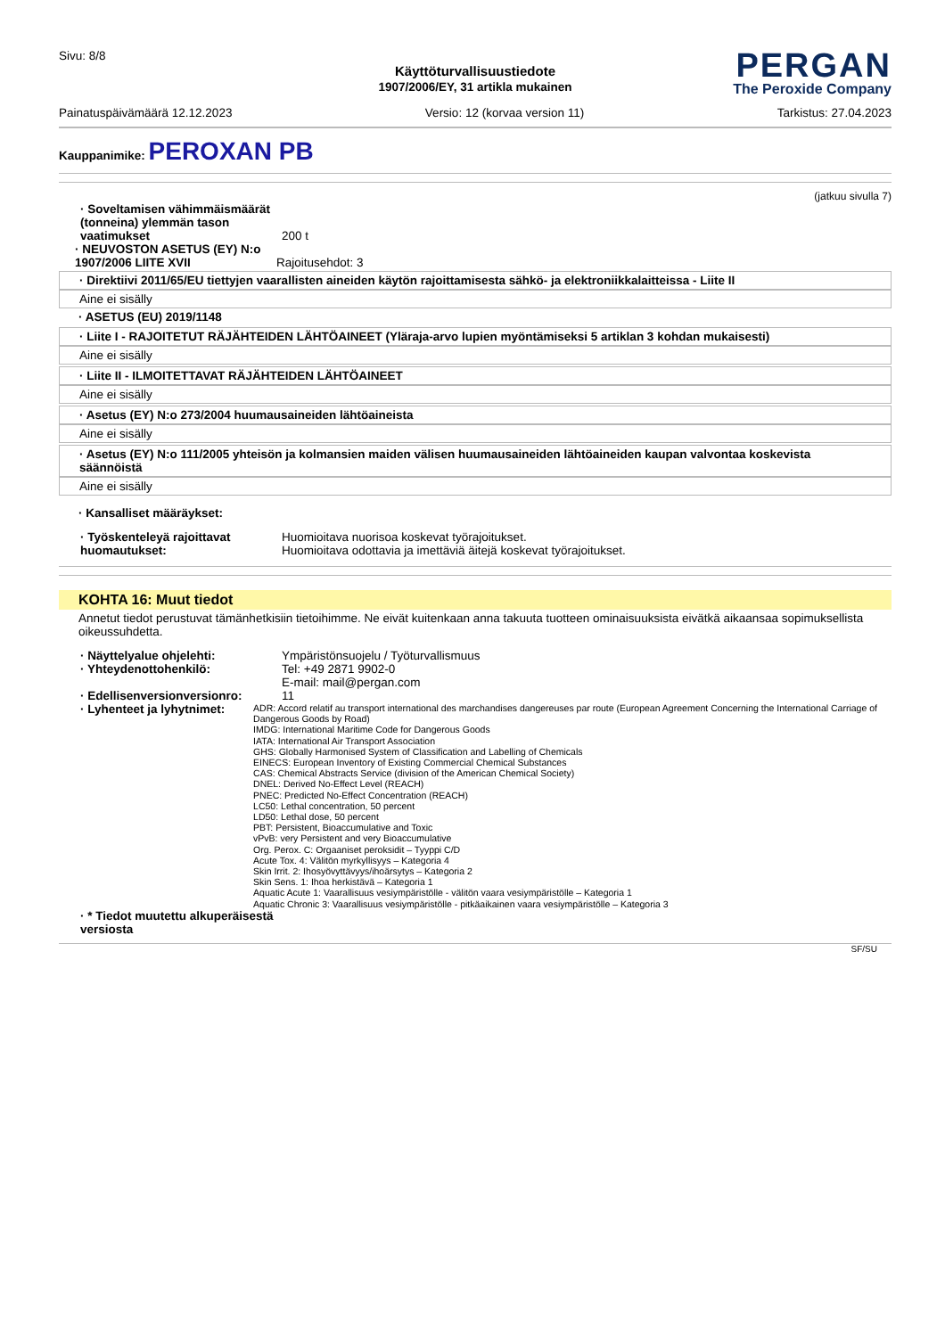Sivu: 8/8
PERGAN
The Peroxide Company
Käyttöturvallisuustiedote
1907/2006/EY, 31 artikla mukainen
Painatuspäivämäärä 12.12.2023 Versio: 12 (korvaa version 11) Tarkistus: 27.04.2023
Kauppanimike: PEROXAN PB
(jatkuu sivulla 7)
· Soveltamisen vähimmäismäärät (tonneina) ylemmän tason vaatimukset
200 t
· NEUVOSTON ASETUS (EY) N:o 1907/2006 LIITE XVII
Rajoitusehdot: 3
· Direktiivi 2011/65/EU tiettyjen vaarallisten aineiden käytön rajoittamisesta sähkö- ja elektroniikkalaitteissa - Liite II
Aine ei sisälly
· ASETUS (EU) 2019/1148
· Liite I - RAJOITETUT RÄJÄHTEIDEN LÄHTÖAINEET (Yläraja-arvo lupien myöntämiseksi 5 artiklan 3 kohdan mukaisesti)
Aine ei sisälly
· Liite II - ILMOITETTAVAT RÄJÄHTEIDEN LÄHTÖAINEET
Aine ei sisälly
· Asetus (EY) N:o 273/2004 huumausaineiden lähtöaineista
Aine ei sisälly
· Asetus (EY) N:o 111/2005 yhteisön ja kolmansien maiden välisen huumausaineiden lähtöaineiden kaupan valvontaa koskevista säännöistä
Aine ei sisälly
· Kansalliset määräykset:
· Työskenteleyä rajoittavat huomautukset:
Huomioitava nuorisoa koskevat työrajoitukset.
Huomioitava odottavia ja imettäviä äitejä koskevat työrajoitukset.
KOHTA 16: Muut tiedot
Annetut tiedot perustuvat tämänhetkisiin tietoihimme. Ne eivät kuitenkaan anna takuuta tuotteen ominaisuuksista eivätkä aikaansaa sopimuksellista oikeussuhdetta.
· Näyttelyalue ohjelehti: Ympäristönsuojelu / Työturvallismuus
· Yhteydenottohenkilö: Tel: +49 2871 9902-0
E-mail: mail@pergan.com
· Edellisenversionversionro:
11
· Lyhenteet ja lyhytnimet:
ADR: Accord relatif au transport international des marchandises dangereuses par route (European Agreement Concerning the International Carriage of Dangerous Goods by Road)
IMDG: International Maritime Code for Dangerous Goods
IATA: International Air Transport Association
GHS: Globally Harmonised System of Classification and Labelling of Chemicals
EINECS: European Inventory of Existing Commercial Chemical Substances
CAS: Chemical Abstracts Service (division of the American Chemical Society)
DNEL: Derived No-Effect Level (REACH)
PNEC: Predicted No-Effect Concentration (REACH)
LC50: Lethal concentration, 50 percent
LD50: Lethal dose, 50 percent
PBT: Persistent, Bioaccumulative and Toxic
vPvB: very Persistent and very Bioaccumulative
Org. Perox. C: Orgaaniset peroksidit – Tyyppi C/D
Acute Tox. 4: Välitön myrkyllisyys – Kategoria 4
Skin Irrit. 2: Ihosyövyttävyys/ihoärsytys – Kategoria 2
Skin Sens. 1: Ihoa herkistävä – Kategoria 1
Aquatic Acute 1: Vaarallisuus vesiympäristölle - välitön vaara vesiympäristölle – Kategoria 1
Aquatic Chronic 3: Vaarallisuus vesiympäristölle - pitkäaikainen vaara vesiympäristölle – Kategoria 3
· * Tiedot muutettu alkuperäisestä versiosta
SF/SU